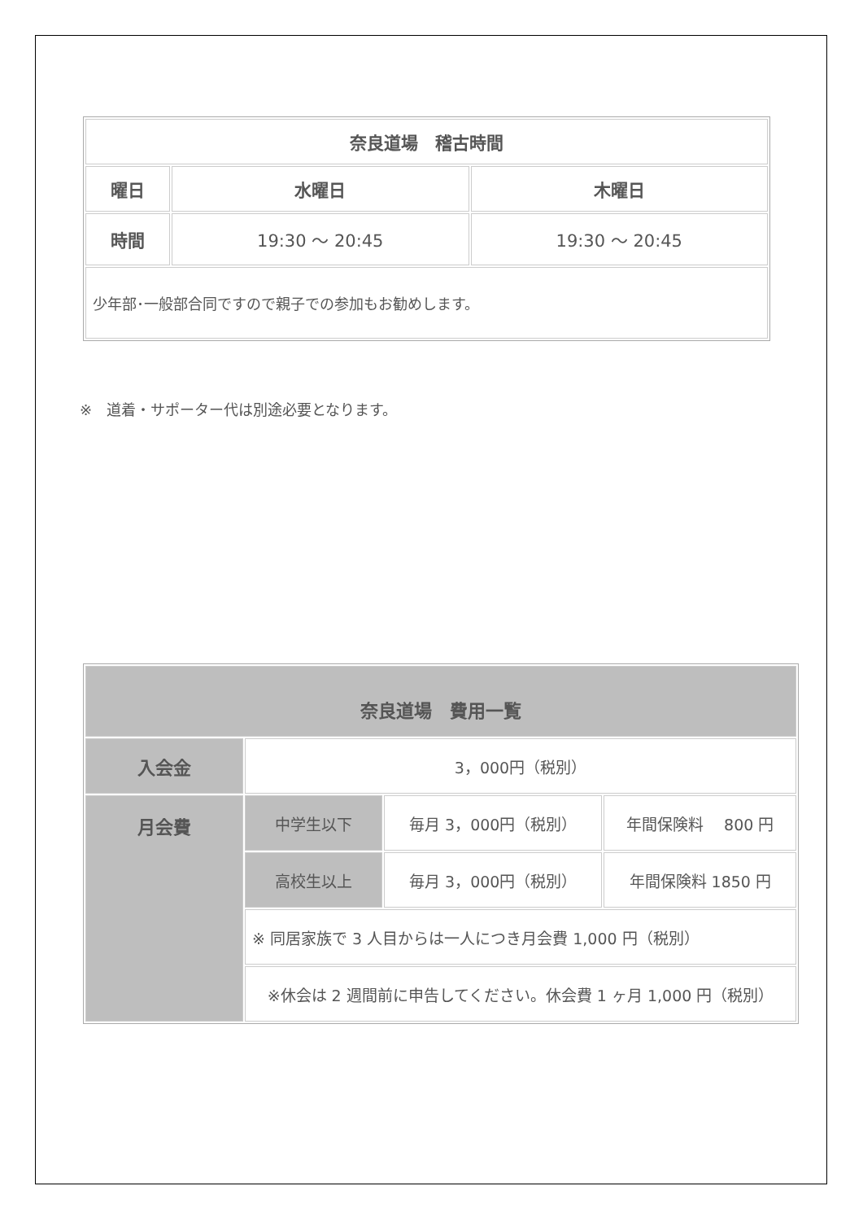| 奈良道場 稽古時間 | | |
| 曜日 | 水曜日 | 木曜日 |
| 時間 | 19:30 ～ 20:45 | 19:30 ～ 20:45 |
| 少年部･一般部合同ですので親子での参加もお勧めします。 | | |
※　道着・サポーター代は別途必要となります。
| 奈良道場 費用一覧 | | | |
| 入会金 | 3，000円（税別） | | |
| 月会費 | 中学生以下 | 毎月 3，000円（税別） | 年間保険料 800 円 |
| | 高校生以上 | 毎月 3，000円（税別） | 年間保険料 1850 円 |
| | ※ 同居家族で 3 人目からは一人につき月会費 1,000 円（税別） | | |
| | ※休会は 2 週間前に申告してください。休会費 1 ヶ月 1,000 円（税別） | | |